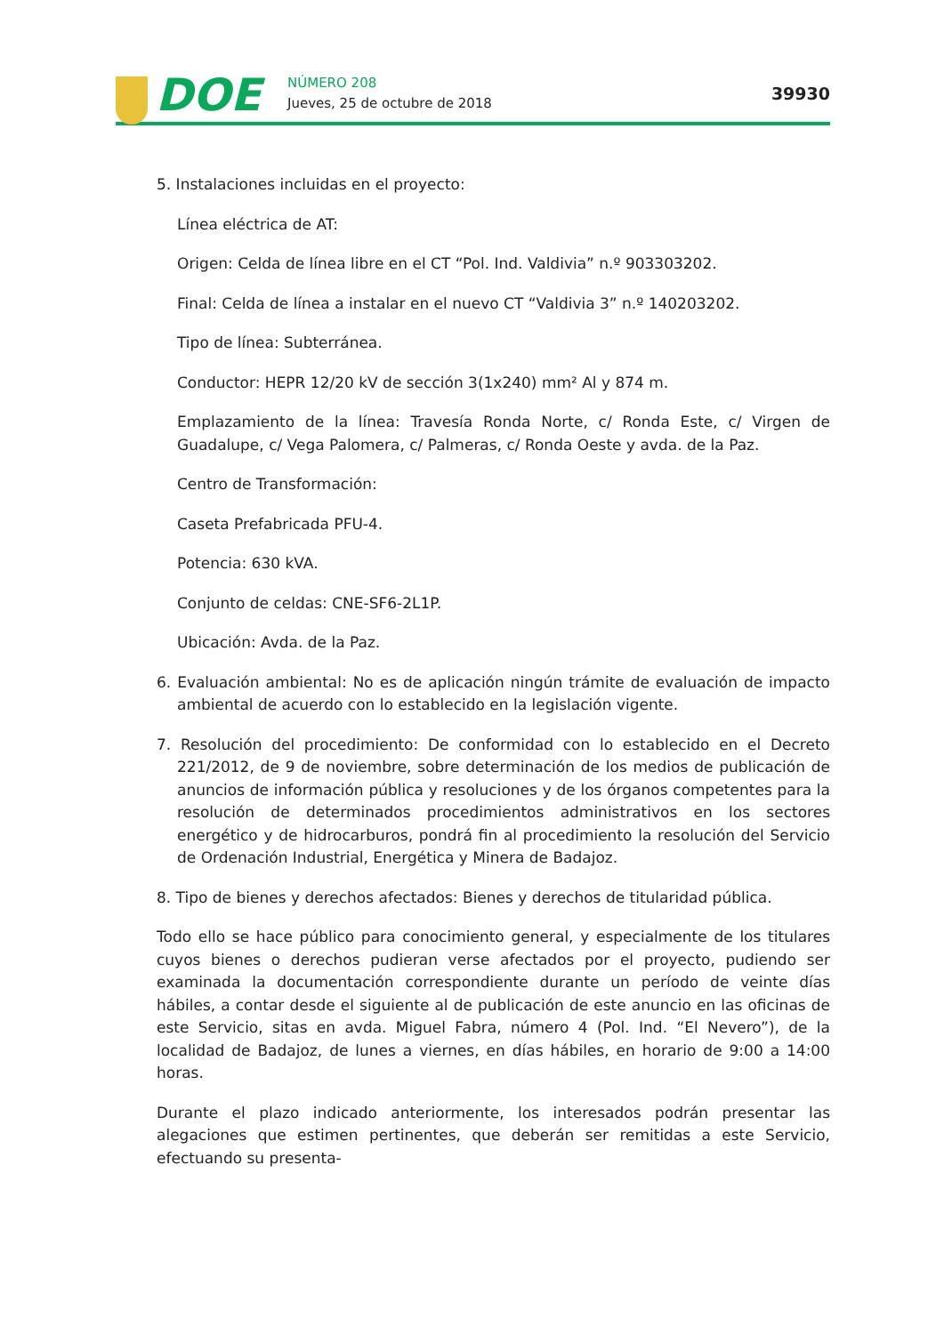DOE NÚMERO 208
Jueves, 25 de octubre de 2018 39930
5. Instalaciones incluidas en el proyecto:
Línea eléctrica de AT:
Origen: Celda de línea libre en el CT “Pol. Ind. Valdivia” n.º 903303202.
Final: Celda de línea a instalar en el nuevo CT “Valdivia 3” n.º 140203202.
Tipo de línea: Subterránea.
Conductor: HEPR 12/20 kV de sección 3(1x240) mm² Al y 874 m.
Emplazamiento de la línea: Travesía Ronda Norte, c/ Ronda Este, c/ Virgen de Guadalupe, c/ Vega Palomera, c/ Palmeras, c/ Ronda Oeste y avda. de la Paz.
Centro de Transformación:
Caseta Prefabricada PFU-4.
Potencia: 630 kVA.
Conjunto de celdas: CNE-SF6-2L1P.
Ubicación: Avda. de la Paz.
6. Evaluación ambiental: No es de aplicación ningún trámite de evaluación de impacto ambiental de acuerdo con lo establecido en la legislación vigente.
7. Resolución del procedimiento: De conformidad con lo establecido en el Decreto 221/2012, de 9 de noviembre, sobre determinación de los medios de publicación de anuncios de información pública y resoluciones y de los órganos competentes para la resolución de determinados procedimientos administrativos en los sectores energético y de hidrocarburos, pondrá fin al procedimiento la resolución del Servicio de Ordenación Industrial, Energética y Minera de Badajoz.
8. Tipo de bienes y derechos afectados: Bienes y derechos de titularidad pública.
Todo ello se hace público para conocimiento general, y especialmente de los titulares cuyos bienes o derechos pudieran verse afectados por el proyecto, pudiendo ser examinada la documentación correspondiente durante un período de veinte días hábiles, a contar desde el siguiente al de publicación de este anuncio en las oficinas de este Servicio, sitas en avda. Miguel Fabra, número 4 (Pol. Ind. “El Nevero”), de la localidad de Badajoz, de lunes a viernes, en días hábiles, en horario de 9:00 a 14:00 horas.
Durante el plazo indicado anteriormente, los interesados podrán presentar las alegaciones que estimen pertinentes, que deberán ser remitidas a este Servicio, efectuando su presenta-